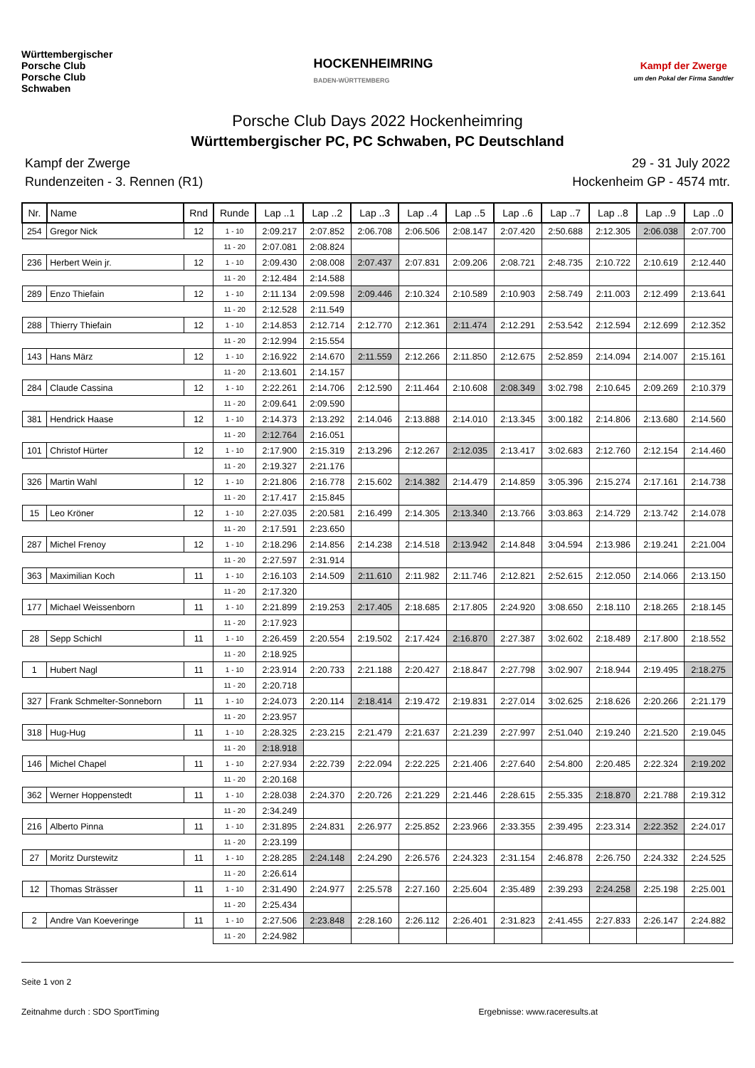Württembergischer
Porsche Club
Porsche Club
Schwaben
HOCKENHEIMRING
BADEN-WÜRTTEMBERG
Kampf der Zwerge
um den Pokal der Firma Sandtler
Porsche Club Days 2022 Hockenheimring
Württembergischer PC, PC Schwaben, PC Deutschland
Kampf der Zwerge
Rundenzeiten - 3. Rennen (R1)
29 - 31 July 2022
Hockenheim GP - 4574 mtr.
| Nr. | Name | Rnd | Runde | Lap ..1 | Lap ..2 | Lap ..3 | Lap ..4 | Lap ..5 | Lap ..6 | Lap ..7 | Lap ..8 | Lap ..9 | Lap ..0 |
| --- | --- | --- | --- | --- | --- | --- | --- | --- | --- | --- | --- | --- | --- |
| 254 | Gregor Nick | 12 | 1 - 10 | 2:09.217 | 2:07.852 | 2:06.708 | 2:06.506 | 2:08.147 | 2:07.420 | 2:50.688 | 2:12.305 | 2:06.038 | 2:07.700 |
| | | | 11 - 20 | 2:07.081 | 2:08.824 | | | | | | | | |
| 236 | Herbert Wein jr. | 12 | 1 - 10 | 2:09.430 | 2:08.008 | 2:07.437 | 2:07.831 | 2:09.206 | 2:08.721 | 2:48.735 | 2:10.722 | 2:10.619 | 2:12.440 |
| | | | 11 - 20 | 2:12.484 | 2:14.588 | | | | | | | | |
| 289 | Enzo Thiefain | 12 | 1 - 10 | 2:11.134 | 2:09.598 | 2:09.446 | 2:10.324 | 2:10.589 | 2:10.903 | 2:58.749 | 2:11.003 | 2:12.499 | 2:13.641 |
| | | | 11 - 20 | 2:12.528 | 2:11.549 | | | | | | | | |
| 288 | Thierry Thiefain | 12 | 1 - 10 | 2:14.853 | 2:12.714 | 2:12.770 | 2:12.361 | 2:11.474 | 2:12.291 | 2:53.542 | 2:12.594 | 2:12.699 | 2:12.352 |
| | | | 11 - 20 | 2:12.994 | 2:15.554 | | | | | | | | |
| 143 | Hans März | 12 | 1 - 10 | 2:16.922 | 2:14.670 | 2:11.559 | 2:12.266 | 2:11.850 | 2:12.675 | 2:52.859 | 2:14.094 | 2:14.007 | 2:15.161 |
| | | | 11 - 20 | 2:13.601 | 2:14.157 | | | | | | | | |
| 284 | Claude Cassina | 12 | 1 - 10 | 2:22.261 | 2:14.706 | 2:12.590 | 2:11.464 | 2:10.608 | 2:08.349 | 3:02.798 | 2:10.645 | 2:09.269 | 2:10.379 |
| | | | 11 - 20 | 2:09.641 | 2:09.590 | | | | | | | | |
| 381 | Hendrick Haase | 12 | 1 - 10 | 2:14.373 | 2:13.292 | 2:14.046 | 2:13.888 | 2:14.010 | 2:13.345 | 3:00.182 | 2:14.806 | 2:13.680 | 2:14.560 |
| | | | 11 - 20 | 2:12.764 | 2:16.051 | | | | | | | | |
| 101 | Christof Hürter | 12 | 1 - 10 | 2:17.900 | 2:15.319 | 2:13.296 | 2:12.267 | 2:12.035 | 2:13.417 | 3:02.683 | 2:12.760 | 2:12.154 | 2:14.460 |
| | | | 11 - 20 | 2:19.327 | 2:21.176 | | | | | | | | |
| 326 | Martin Wahl | 12 | 1 - 10 | 2:21.806 | 2:16.778 | 2:15.602 | 2:14.382 | 2:14.479 | 2:14.859 | 3:05.396 | 2:15.274 | 2:17.161 | 2:14.738 |
| | | | 11 - 20 | 2:17.417 | 2:15.845 | | | | | | | | |
| 15 | Leo Kröner | 12 | 1 - 10 | 2:27.035 | 2:20.581 | 2:16.499 | 2:14.305 | 2:13.340 | 2:13.766 | 3:03.863 | 2:14.729 | 2:13.742 | 2:14.078 |
| | | | 11 - 20 | 2:17.591 | 2:23.650 | | | | | | | | |
| 287 | Michel Frenoy | 12 | 1 - 10 | 2:18.296 | 2:14.856 | 2:14.238 | 2:14.518 | 2:13.942 | 2:14.848 | 3:04.594 | 2:13.986 | 2:19.241 | 2:21.004 |
| | | | 11 - 20 | 2:27.597 | 2:31.914 | | | | | | | | |
| 363 | Maximilian Koch | 11 | 1 - 10 | 2:16.103 | 2:14.509 | 2:11.610 | 2:11.982 | 2:11.746 | 2:12.821 | 2:52.615 | 2:12.050 | 2:14.066 | 2:13.150 |
| | | | 11 - 20 | 2:17.320 | | | | | | | | | |
| 177 | Michael Weissenborn | 11 | 1 - 10 | 2:21.899 | 2:19.253 | 2:17.405 | 2:18.685 | 2:17.805 | 2:24.920 | 3:08.650 | 2:18.110 | 2:18.265 | 2:18.145 |
| | | | 11 - 20 | 2:17.923 | | | | | | | | | |
| 28 | Sepp Schichl | 11 | 1 - 10 | 2:26.459 | 2:20.554 | 2:19.502 | 2:17.424 | 2:16.870 | 2:27.387 | 3:02.602 | 2:18.489 | 2:17.800 | 2:18.552 |
| | | | 11 - 20 | 2:18.925 | | | | | | | | | |
| 1 | Hubert Nagl | 11 | 1 - 10 | 2:23.914 | 2:20.733 | 2:21.188 | 2:20.427 | 2:18.847 | 2:27.798 | 3:02.907 | 2:18.944 | 2:19.495 | 2:18.275 |
| | | | 11 - 20 | 2:20.718 | | | | | | | | | |
| 327 | Frank Schmelter-Sonneborn | 11 | 1 - 10 | 2:24.073 | 2:20.114 | 2:18.414 | 2:19.472 | 2:19.831 | 2:27.014 | 3:02.625 | 2:18.626 | 2:20.266 | 2:21.179 |
| | | | 11 - 20 | 2:23.957 | | | | | | | | | |
| 318 | Hug-Hug | 11 | 1 - 10 | 2:28.325 | 2:23.215 | 2:21.479 | 2:21.637 | 2:21.239 | 2:27.997 | 2:51.040 | 2:19.240 | 2:21.520 | 2:19.045 |
| | | | 11 - 20 | 2:18.918 | | | | | | | | | |
| 146 | Michel Chapel | 11 | 1 - 10 | 2:27.934 | 2:22.739 | 2:22.094 | 2:22.225 | 2:21.406 | 2:27.640 | 2:54.800 | 2:20.485 | 2:22.324 | 2:19.202 |
| | | | 11 - 20 | 2:20.168 | | | | | | | | | |
| 362 | Werner Hoppenstedt | 11 | 1 - 10 | 2:28.038 | 2:24.370 | 2:20.726 | 2:21.229 | 2:21.446 | 2:28.615 | 2:55.335 | 2:18.870 | 2:21.788 | 2:19.312 |
| | | | 11 - 20 | 2:34.249 | | | | | | | | | |
| 216 | Alberto Pinna | 11 | 1 - 10 | 2:31.895 | 2:24.831 | 2:26.977 | 2:25.852 | 2:23.966 | 2:33.355 | 2:39.495 | 2:23.314 | 2:22.352 | 2:24.017 |
| | | | 11 - 20 | 2:23.199 | | | | | | | | | |
| 27 | Moritz Durstewitz | 11 | 1 - 10 | 2:28.285 | 2:24.148 | 2:24.290 | 2:26.576 | 2:24.323 | 2:31.154 | 2:46.878 | 2:26.750 | 2:24.332 | 2:24.525 |
| | | | 11 - 20 | 2:26.614 | | | | | | | | | |
| 12 | Thomas Strässer | 11 | 1 - 10 | 2:31.490 | 2:24.977 | 2:25.578 | 2:27.160 | 2:25.604 | 2:35.489 | 2:39.293 | 2:24.258 | 2:25.198 | 2:25.001 |
| | | | 11 - 20 | 2:25.434 | | | | | | | | | |
| 2 | Andre Van Koeveringe | 11 | 1 - 10 | 2:27.506 | 2:23.848 | 2:28.160 | 2:26.112 | 2:26.401 | 2:31.823 | 2:41.455 | 2:27.833 | 2:26.147 | 2:24.882 |
| | | | 11 - 20 | 2:24.982 | | | | | | | | | |
Seite 1 von 2
Zeitnahme durch : SDO SportTiming Ergebnisse: www.raceresults.at